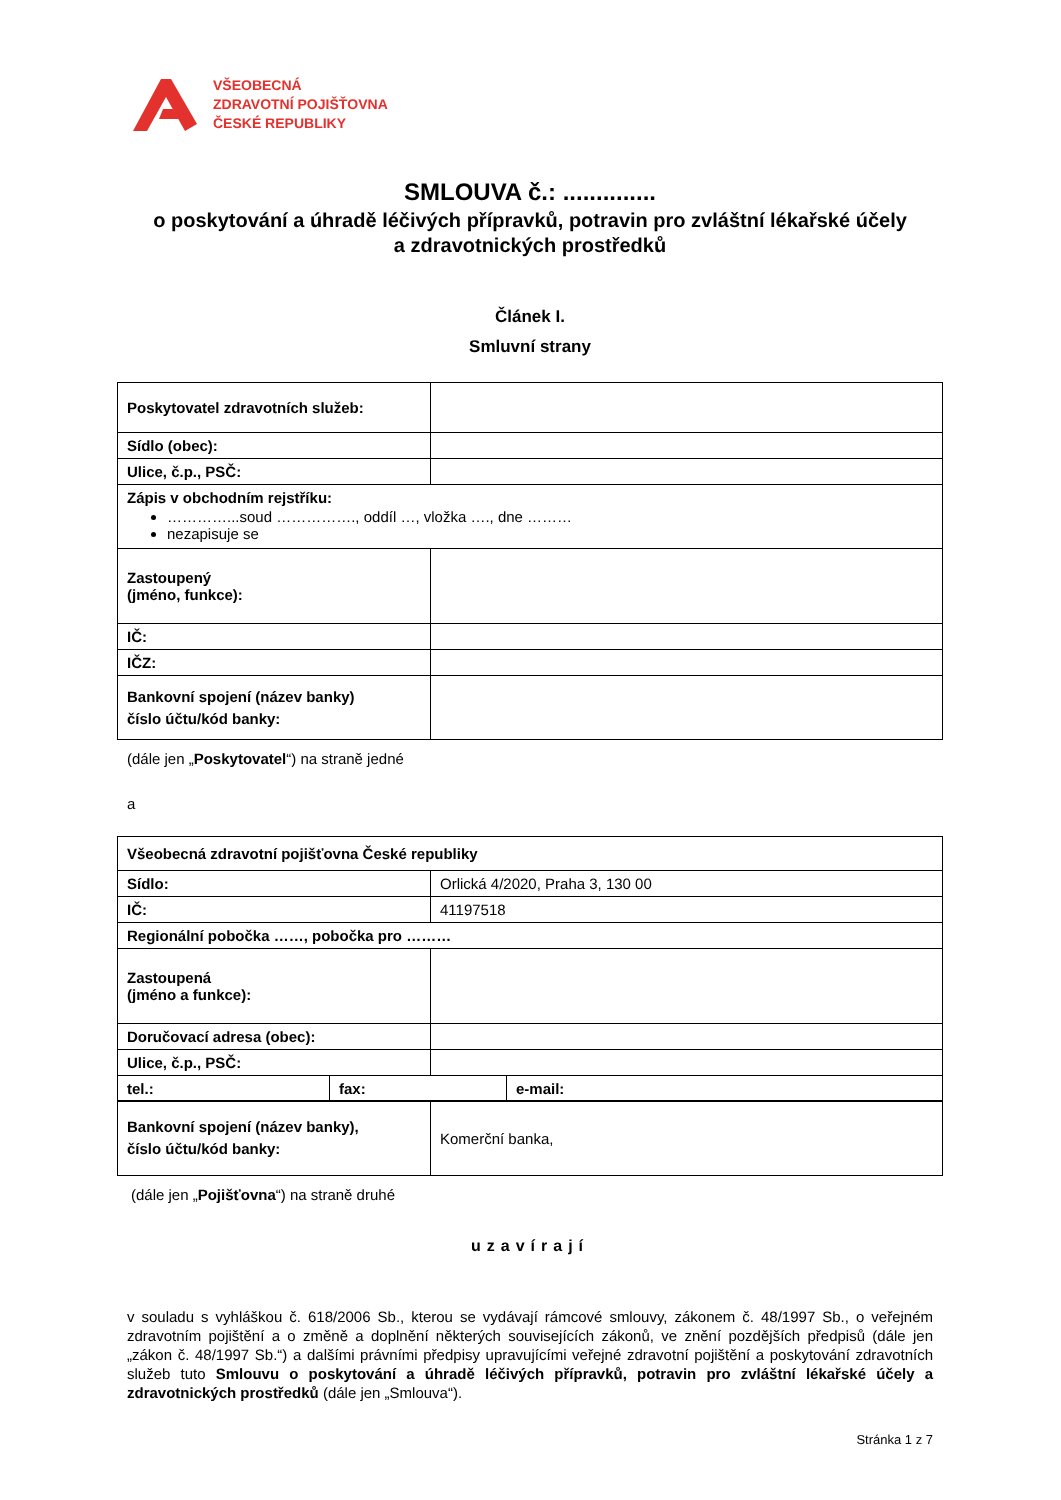VŠEOBECNÁ
ZDRAVOTNÍ POJIŠŤOVNA
ČESKÉ REPUBLIKY
SMLOUVA č.: ..............
o poskytování a úhradě léčivých přípravků, potravin pro zvláštní lékařské účely
a zdravotnických prostředků
Článek I.
Smluvní strany
| Poskytovatel zdravotních služeb: | |
| Sídlo (obec): | |
| Ulice, č.p., PSČ: | |
| Zápis v obchodním rejstříku: …………...soud ……………., oddíl …, vložka …., dne ……… nezapisuje se | |
| Zastoupený (jméno, funkce): | |
| IČ: | |
| IČZ: | |
| Bankovní spojení (název banky) číslo účtu/kód banky: | |
(dále jen „Poskytovatel“) na straně jedné
a
| Všeobecná zdravotní pojišťovna České republiky | |
| Sídlo: | Orlická 4/2020, Praha 3, 130 00 |
| IČ: | 41197518 |
| Regionální pobočka ……, pobočka pro ……… | |
| Zastoupená (jméno a funkce): | |
| Doručovací adresa (obec): | |
| Ulice, č.p., PSČ: | |
| tel.: | fax: | e-mail: |
| Bankovní spojení (název banky), číslo účtu/kód banky: | Komerční banka, |
(dále jen „Pojišťovna“) na straně druhé
uzavírají
v souladu s vyhláškou č. 618/2006 Sb., kterou se vydávají rámcové smlouvy, zákonem č. 48/1997 Sb., o veřejném zdravotním pojištění a o změně a doplnění některých souvisejících zákonů, ve znění pozdějších předpisů (dále jen „zákon č. 48/1997 Sb.“) a dalšími právními předpisy upravujícími veřejné zdravotní pojištění a poskytování zdravotních služeb tuto Smlouvu o poskytování a úhradě léčivých přípravků, potravin pro zvláštní lékařské účely a zdravotnických prostředků (dále jen „Smlouva“).
Stránka 1 z 7